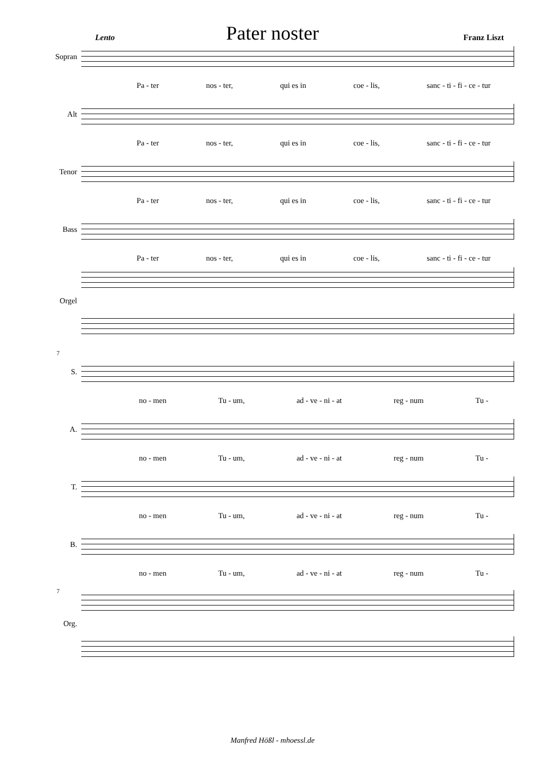Pater noster
Lento Franz Liszt
Sopran
Pa - ter nos - ter, qui es in coe - lis, sanc - ti - fi - ce - tur
Alt
Pa - ter nos - ter, qui es in coe - lis, sanc - ti - fi - ce - tur
Tenor
Pa - ter nos - ter, qui es in coe - lis, sanc - ti - fi - ce - tur
Bass
Pa - ter nos - ter, qui es in coe - lis, sanc - ti - fi - ce - tur
Orgel
7
S.
no - men Tu - um, ad - ve - ni - at reg - num Tu -
A.
no - men Tu - um, ad - ve - ni - at reg - num Tu -
T.
no - men Tu - um, ad - ve - ni - at reg - num Tu -
B.
no - men Tu - um, ad - ve - ni - at reg - num Tu -
7
Org.
Manfred Hößl - mhoessl.de